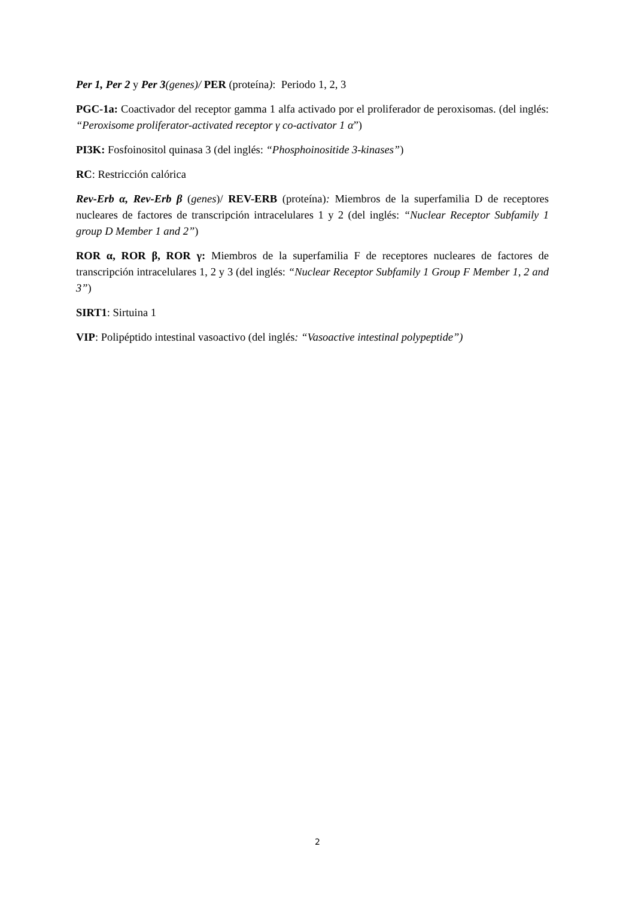Per 1, Per 2 y Per 3(genes)/ PER (proteína): Periodo 1, 2, 3
PGC-1a: Coactivador del receptor gamma 1 alfa activado por el proliferador de peroxisomas. (del inglés: “Peroxisome proliferator-activated receptor γ co-activator 1 α”)
PI3K: Fosfoinositol quinasa 3 (del inglés: “Phosphoinositide 3-kinases”)
RC: Restricción calórica
Rev-Erb α, Rev-Erb β (genes)/ REV-ERB (proteína): Miembros de la superfamilia D de receptores nucleares de factores de transcripción intracelulares 1 y 2 (del inglés: “Nuclear Receptor Subfamily 1 group D Member 1 and 2”)
ROR α, ROR β, ROR γ: Miembros de la superfamilia F de receptores nucleares de factores de transcripción intracelulares 1, 2 y 3 (del inglés: “Nuclear Receptor Subfamily 1 Group F Member 1, 2 and 3”)
SIRT1: Sirtuina 1
VIP: Polipéptido intestinal vasoactivo (del inglés: “Vasoactive intestinal polypeptide”)
2